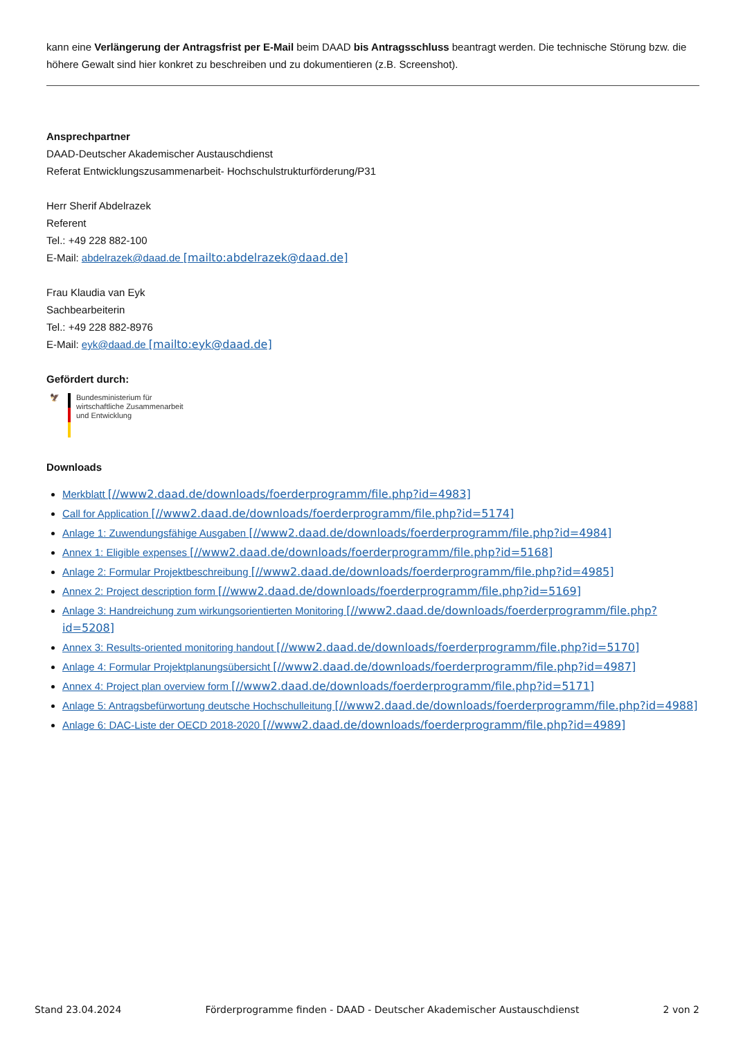kann eine Verlängerung der Antragsfrist per E-Mail beim DAAD bis Antragsschluss beantragt werden. Die technische Störung bzw. die höhere Gewalt sind hier konkret zu beschreiben und zu dokumentieren (z.B. Screenshot).
Ansprechpartner
DAAD-Deutscher Akademischer Austauschdienst
Referat Entwicklungszusammenarbeit- Hochschulstrukturförderung/P31
Herr Sherif Abdelrazek
Referent
Tel.: +49 228 882-100
E-Mail: abdelrazek@daad.de [mailto:abdelrazek@daad.de]
Frau Klaudia van Eyk
Sachbearbeiterin
Tel.: +49 228 882-8976
E-Mail: eyk@daad.de [mailto:eyk@daad.de]
Gefördert durch:
🦅 Bundesministerium für
wirtschaftliche Zusammenarbeit
und Entwicklung
Downloads
Merkblatt [//www2.daad.de/downloads/foerderprogramm/file.php?id=4983]
Call for Application [//www2.daad.de/downloads/foerderprogramm/file.php?id=5174]
Anlage 1: Zuwendungsfähige Ausgaben [//www2.daad.de/downloads/foerderprogramm/file.php?id=4984]
Annex 1: Eligible expenses [//www2.daad.de/downloads/foerderprogramm/file.php?id=5168]
Anlage 2: Formular Projektbeschreibung [//www2.daad.de/downloads/foerderprogramm/file.php?id=4985]
Annex 2: Project description form [//www2.daad.de/downloads/foerderprogramm/file.php?id=5169]
Anlage 3: Handreichung zum wirkungsorientierten Monitoring [//www2.daad.de/downloads/foerderprogramm/file.php?id=5208]
Annex 3: Results-oriented monitoring handout [//www2.daad.de/downloads/foerderprogramm/file.php?id=5170]
Anlage 4: Formular Projektplanungsübersicht [//www2.daad.de/downloads/foerderprogramm/file.php?id=4987]
Annex 4: Project plan overview form [//www2.daad.de/downloads/foerderprogramm/file.php?id=5171]
Anlage 5: Antragsbefürwortung deutsche Hochschulleitung [//www2.daad.de/downloads/foerderprogramm/file.php?id=4988]
Anlage 6: DAC-Liste der OECD 2018-2020 [//www2.daad.de/downloads/foerderprogramm/file.php?id=4989]
Stand 23.04.2024 Förderprogramme finden - DAAD - Deutscher Akademischer Austauschdienst 2 von 2